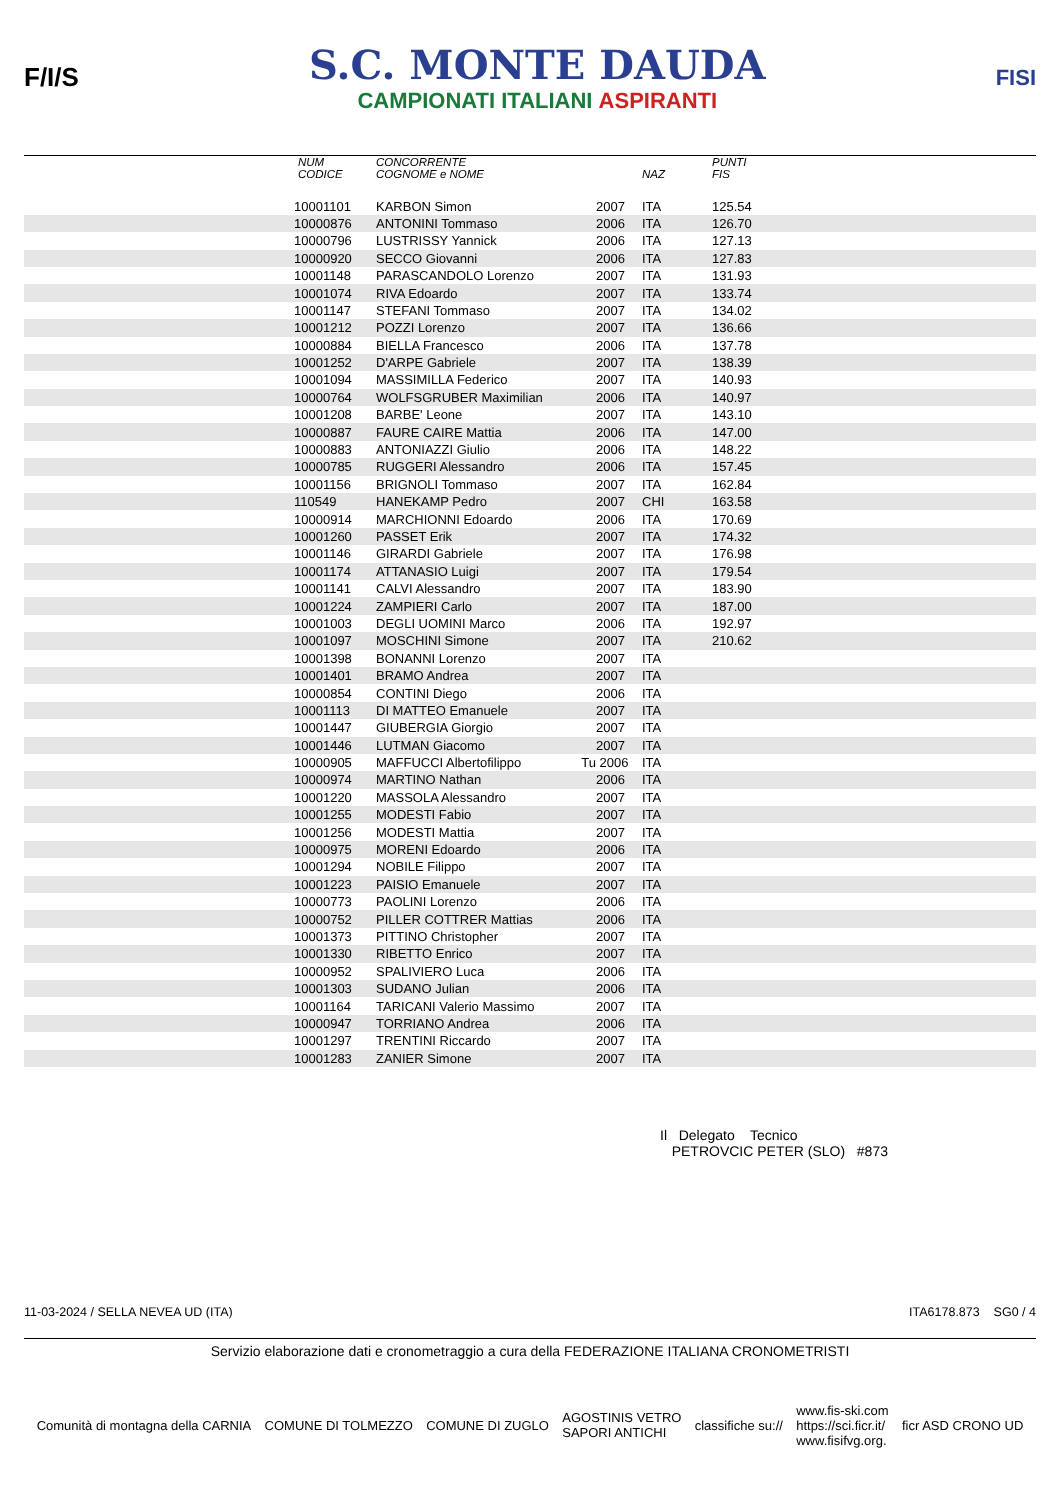F/I/S
S.C. MONTE DAUDA
CAMPIONATI ITALIANI ASPIRANTI
FISI
| | NUM CODICE | CONCORRENTE COGNOME e NOME | | NAZ | PUNTI FIS |
| --- | --- | --- | --- | --- | --- |
| | 10001101 | KARBON Simon | 2007 | ITA | 125.54 |
| | 10000876 | ANTONINI Tommaso | 2006 | ITA | 126.70 |
| | 10000796 | LUSTRISSY Yannick | 2006 | ITA | 127.13 |
| | 10000920 | SECCO Giovanni | 2006 | ITA | 127.83 |
| | 10001148 | PARASCANDOLO Lorenzo | 2007 | ITA | 131.93 |
| | 10001074 | RIVA Edoardo | 2007 | ITA | 133.74 |
| | 10001147 | STEFANI Tommaso | 2007 | ITA | 134.02 |
| | 10001212 | POZZI Lorenzo | 2007 | ITA | 136.66 |
| | 10000884 | BIELLA Francesco | 2006 | ITA | 137.78 |
| | 10001252 | D'ARPE Gabriele | 2007 | ITA | 138.39 |
| | 10001094 | MASSIMILLA Federico | 2007 | ITA | 140.93 |
| | 10000764 | WOLFSGRUBER Maximilian | 2006 | ITA | 140.97 |
| | 10001208 | BARBE' Leone | 2007 | ITA | 143.10 |
| | 10000887 | FAURE CAIRE Mattia | 2006 | ITA | 147.00 |
| | 10000883 | ANTONIAZZI Giulio | 2006 | ITA | 148.22 |
| | 10000785 | RUGGERI Alessandro | 2006 | ITA | 157.45 |
| | 10001156 | BRIGNOLI Tommaso | 2007 | ITA | 162.84 |
| | 110549 | HANEKAMP Pedro | 2007 | CHI | 163.58 |
| | 10000914 | MARCHIONNI Edoardo | 2006 | ITA | 170.69 |
| | 10001260 | PASSET Erik | 2007 | ITA | 174.32 |
| | 10001146 | GIRARDI Gabriele | 2007 | ITA | 176.98 |
| | 10001174 | ATTANASIO Luigi | 2007 | ITA | 179.54 |
| | 10001141 | CALVI Alessandro | 2007 | ITA | 183.90 |
| | 10001224 | ZAMPIERI Carlo | 2007 | ITA | 187.00 |
| | 10001003 | DEGLI UOMINI Marco | 2006 | ITA | 192.97 |
| | 10001097 | MOSCHINI Simone | 2007 | ITA | 210.62 |
| | 10001398 | BONANNI Lorenzo | 2007 | ITA | |
| | 10001401 | BRAMO Andrea | 2007 | ITA | |
| | 10000854 | CONTINI Diego | 2006 | ITA | |
| | 10001113 | DI MATTEO Emanuele | 2007 | ITA | |
| | 10001447 | GIUBERGIA Giorgio | 2007 | ITA | |
| | 10001446 | LUTMAN Giacomo | 2007 | ITA | |
| | 10000905 | MAFFUCCI Albertofilippo Tu | 2006 | ITA | |
| | 10000974 | MARTINO Nathan | 2006 | ITA | |
| | 10001220 | MASSOLA Alessandro | 2007 | ITA | |
| | 10001255 | MODESTI Fabio | 2007 | ITA | |
| | 10001256 | MODESTI Mattia | 2007 | ITA | |
| | 10000975 | MORENI Edoardo | 2006 | ITA | |
| | 10001294 | NOBILE Filippo | 2007 | ITA | |
| | 10001223 | PAISIO Emanuele | 2007 | ITA | |
| | 10000773 | PAOLINI Lorenzo | 2006 | ITA | |
| | 10000752 | PILLER COTTRER Mattias | 2006 | ITA | |
| | 10001373 | PITTINO Christopher | 2007 | ITA | |
| | 10001330 | RIBETTO Enrico | 2007 | ITA | |
| | 10000952 | SPALIVIERO Luca | 2006 | ITA | |
| | 10001303 | SUDANO Julian | 2006 | ITA | |
| | 10001164 | TARICANI Valerio Massimo | 2007 | ITA | |
| | 10000947 | TORRIANO Andrea | 2006 | ITA | |
| | 10001297 | TRENTINI Riccardo | 2007 | ITA | |
| | 10001283 | ZANIER Simone | 2007 | ITA | |
Il Delegato Tecnico
PETROVCIC PETER (SLO) #873
11-03-2024 / SELLA NEVEA UD (ITA) ITA6178.873 SG0 / 4
Servizio elaborazione dati e cronometraggio a cura della FEDERAZIONE ITALIANA CRONOMETRISTI
Comunità di montagna della CARNIA COMUNE DI TOLMEZZO COMUNE DI ZUGLO AGOSTINIS VETRO
SAPORI ANTICHI classifiche su:// www.fis-ski.com
https://sci.ficr.it/
www.fisifvg.org. ficr ASD CRONO UD